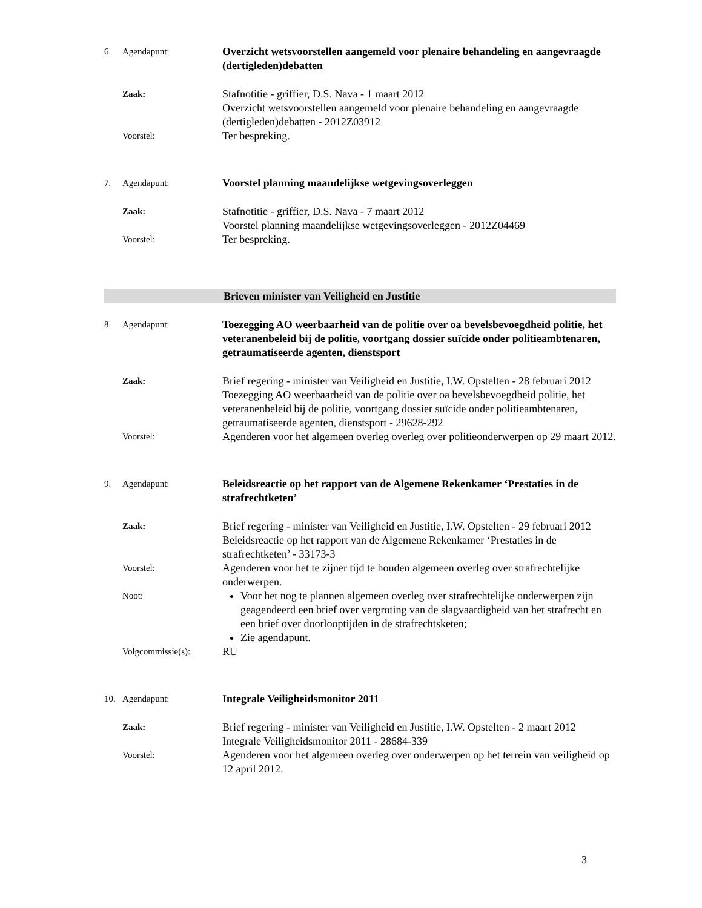6. Agendapunt:
Overzicht wetsvoorstellen aangemeld voor plenaire behandeling en aangevraagde (dertigleden)debatten
Zaak:
Stafnotitie - griffier, D.S. Nava - 1 maart 2012
Overzicht wetsvoorstellen aangemeld voor plenaire behandeling en aangevraagde (dertigleden)debatten - 2012Z03912
Voorstel:
Ter bespreking.
7. Agendapunt:
Voorstel planning maandelijkse wetgevingsoverleggen
Zaak:
Stafnotitie - griffier, D.S. Nava - 7 maart 2012
Voorstel planning maandelijkse wetgevingsoverleggen - 2012Z04469
Voorstel:
Ter bespreking.
Brieven minister van Veiligheid en Justitie
8. Agendapunt:
Toezegging AO weerbaarheid van de politie over oa bevelsbevoegdheid politie, het veteranenbeleid bij de politie, voortgang dossier suïcide onder politieambtenaren, getraumatiseerde agenten, dienstsport
Zaak:
Brief regering - minister van Veiligheid en Justitie, I.W. Opstelten - 28 februari 2012
Toezegging AO weerbaarheid van de politie over oa bevelsbevoegdheid politie, het veteranenbeleid bij de politie, voortgang dossier suïcide onder politieambtenaren, getraumatiseerde agenten, dienstsport - 29628-292
Voorstel:
Agenderen voor het algemeen overleg overleg over politieonderwerpen op 29 maart 2012.
9. Agendapunt:
Beleidsreactie op het rapport van de Algemene Rekenkamer ‘Prestaties in de strafrechtketen’
Zaak:
Brief regering - minister van Veiligheid en Justitie, I.W. Opstelten - 29 februari 2012
Beleidsreactie op het rapport van de Algemene Rekenkamer ‘Prestaties in de strafrechtketen’ - 33173-3
Voorstel:
Agenderen voor het te zijner tijd te houden algemeen overleg over strafrechtelijke onderwerpen.
Noot:
Voor het nog te plannen algemeen overleg over strafrechtelijke onderwerpen zijn geagendeerd een brief over vergroting van de slagvaardigheid van het strafrecht en een brief over doorlooptijden in de strafrechtsketen;
Zie agendapunt.
Volgcommissie(s):
RU
10. Agendapunt:
Integrale Veiligheidsmonitor 2011
Zaak:
Brief regering - minister van Veiligheid en Justitie, I.W. Opstelten - 2 maart 2012
Integrale Veiligheidsmonitor 2011 - 28684-339
Voorstel:
Agenderen voor het algemeen overleg over onderwerpen op het terrein van veiligheid op 12 april 2012.
3